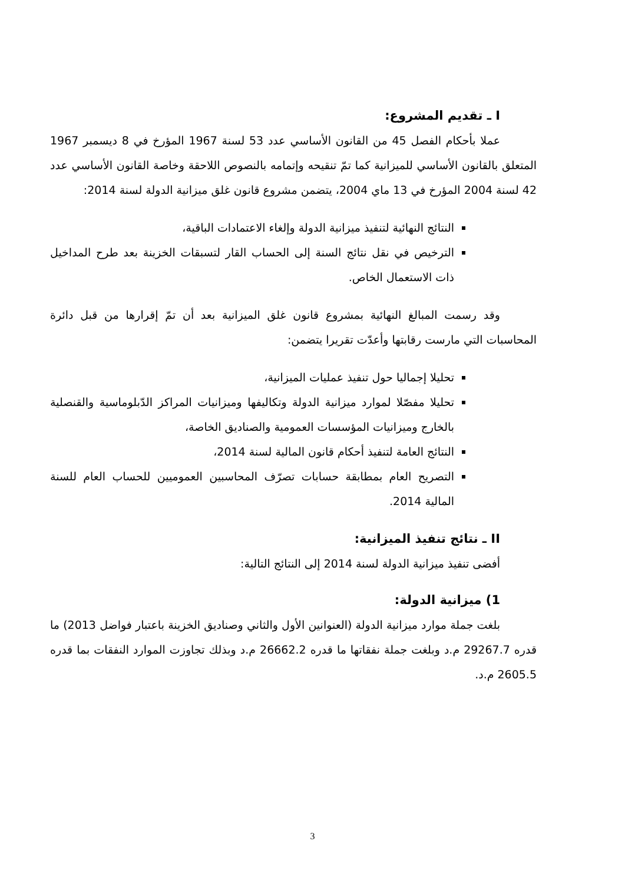I ـ تقديم المشروع:
عملا بأحكام الفصل 45 من القانون الأساسي عدد 53 لسنة 1967 المؤرخ في 8 ديسمبر 1967 المتعلق بالقانون الأساسي للميزانية كما تمّ تنقيحه وإتمامه بالنصوص اللاحقة وخاصة القانون الأساسي عدد 42 لسنة 2004 المؤرخ في 13 ماي 2004، يتضمن مشروع قانون غلق ميزانية الدولة لسنة 2014:
النتائج النهائية لتنفيذ ميزانية الدولة وإلغاء الاعتمادات الباقية،
الترخيص في نقل نتائج السنة إلى الحساب القار لتسبقات الخزينة بعد طرح المداخيل ذات الاستعمال الخاص.
وقد رسمت المبالغ النهائية بمشروع قانون غلق الميزانية بعد أن تمّ إقرارها من قبل دائرة المحاسبات التي مارست رقابتها وأعدّت تقريرا يتضمن:
تحليلا إجماليا حول تنفيذ عمليات الميزانية،
تحليلا مفصّلا لموارد ميزانية الدولة وتكاليفها وميزانيات المراكز الدّبلوماسية والقنصلية بالخارج وميزانيات المؤسسات العمومية والصناديق الخاصة،
النتائج العامة لتنفيذ أحكام قانون المالية لسنة 2014،
التصريح العام بمطابقة حسابات تصرّف المحاسبين العموميين للحساب العام للسنة المالية 2014.
II ـ نتائج تنفيذ الميزانية:
أفضى تنفيذ ميزانية الدولة لسنة 2014 إلى النتائج التالية:
1) ميزانية الدولة:
بلغت جملة موارد ميزانية الدولة (العنوانين الأول والثاني وصناديق الخزينة باعتبار فواضل 2013) ما قدره 29267.7 م.د وبلغت جملة نفقاتها ما قدره 26662.2 م.د وبذلك تجاوزت الموارد النفقات بما قدره 2605.5 م.د.
3